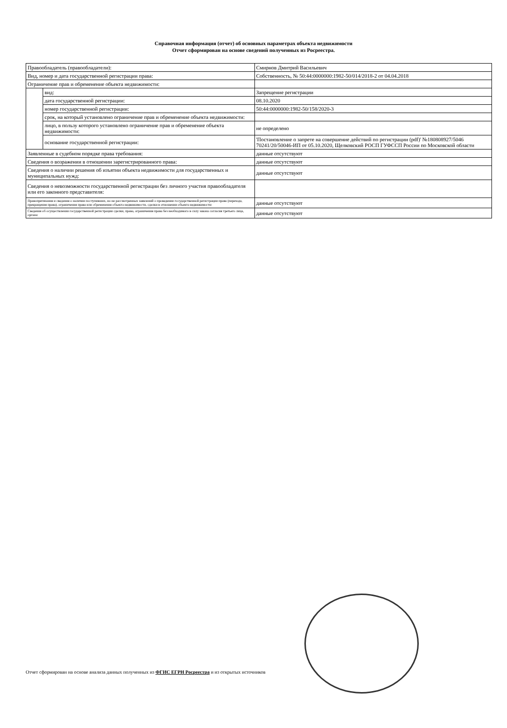Справочная информация (отчет) об основных параметрах объекта недвижимости
Отчет сформирован на основе сведений полученных из Росреестра.
| Правообладатель (правообладатели): | | Смирнов Дмитрий Васильевич |
| Вид, номер и дата государственной регистрации права: | | Собственность, № 50:44:0000000:1982-50/014/2018-2 от 04.04.2018 |
| Ограничение прав и обременение объекта недвижимости: | | |
| | вид: | Запрещение регистрации |
| | дата государственной регистрации: | 08.10.2020 |
| | номер государственной регистрации: | 50:44:0000000:1982-50/158/2020-3 |
| | срок, на который установлено ограничение прав и обременение объекта недвижимости: | |
| | лицо, в пользу которого установлено ограничение прав и обременение объекта недвижимости: | не определено |
| | основание государственной регистрации: | 'Постановление о запрете на совершение действий по регистрации (pdf)' №180808927/5046 70241/20/50046-ИП от 05.10.2020, Щелковский РОСП ГУФССП России по Московской области |
| Заявленные в судебном порядке права требования: | | данные отсутствуют |
| Сведения о возражении в отношении зарегистрированного права: | | данные отсутствуют |
| Сведения о наличии решения об изъятии объекта недвижимости для государственных и муниципальных нужд: | | данные отсутствуют |
| Сведения о невозможности государственной регистрации без личного участия правообладателя или его законного представителя: | | |
| Правопритязания и сведения о наличии поступивших, но не рассмотренных заявлений о проведении государственной регистрации права (перехода, прекращения права), ограничения права или обременения объекта недвижимости, сделки в отношении объекта недвижимости: | | данные отсутствуют |
| Сведения об осуществлении государственной регистрации сделки, права, ограничения права без необходимого в силу закона согласия третьего лица, органа: | | данные отсутствуют |
Отчет сформирован на основе анализа данных полученных из ФГИС ЕГРН Росреестра и из открытых источников